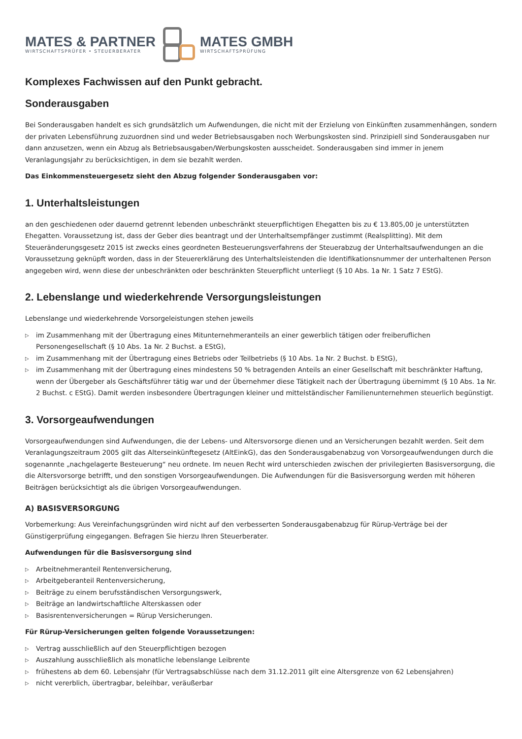MATES & PARTNER
WIRTSCHAFTSPRÜFER • STEUERBERATER
MATES GMBH
WIRTSCHAFTSPRÜFUNG
Komplexes Fachwissen auf den Punkt gebracht.
Sonderausgaben
Bei Sonderausgaben handelt es sich grundsätzlich um Aufwendungen, die nicht mit der Erzielung von Einkünften zusammenhängen, sondern der privaten Lebensführung zuzuordnen sind und weder Betriebsausgaben noch Werbungskosten sind. Prinzipiell sind Sonderausgaben nur dann anzusetzen, wenn ein Abzug als Betriebsausgaben/Werbungskosten ausscheidet. Sonderausgaben sind immer in jenem Veranlagungsjahr zu berücksichtigen, in dem sie bezahlt werden.
Das Einkommensteuergesetz sieht den Abzug folgender Sonderausgaben vor:
1. Unterhaltsleistungen
an den geschiedenen oder dauernd getrennt lebenden unbeschränkt steuerpflichtigen Ehegatten bis zu € 13.805,00 je unterstützten Ehegatten. Voraussetzung ist, dass der Geber dies beantragt und der Unterhaltsempfänger zustimmt (Realsplitting). Mit dem Steueränderungsgesetz 2015 ist zwecks eines geordneten Besteuerungsverfahrens der Steuerabzug der Unterhaltsaufwendungen an die Voraussetzung geknüpft worden, dass in der Steuererklärung des Unterhaltsleistenden die Identifikationsnummer der unterhaltenen Person angegeben wird, wenn diese der unbeschränkten oder beschränkten Steuerpflicht unterliegt (§ 10 Abs. 1a Nr. 1 Satz 7 EStG).
2. Lebenslange und wiederkehrende Versorgungsleistungen
Lebenslange und wiederkehrende Vorsorgeleistungen stehen jeweils
▷ im Zusammenhang mit der Übertragung eines Mitunternehmeranteils an einer gewerblich tätigen oder freiberuflichen Personengesellschaft (§ 10 Abs. 1a Nr. 2 Buchst. a EStG),
▷ im Zusammenhang mit der Übertragung eines Betriebs oder Teilbetriebs (§ 10 Abs. 1a Nr. 2 Buchst. b EStG),
▷ im Zusammenhang mit der Übertragung eines mindestens 50 % betragenden Anteils an einer Gesellschaft mit beschränkter Haftung, wenn der Übergeber als Geschäftsführer tätig war und der Übernehmer diese Tätigkeit nach der Übertragung übernimmt (§ 10 Abs. 1a Nr. 2 Buchst. c EStG). Damit werden insbesondere Übertragungen kleiner und mittelständischer Familienunternehmen steuerlich begünstigt.
3. Vorsorgeaufwendungen
Vorsorgeaufwendungen sind Aufwendungen, die der Lebens- und Altersvorsorge dienen und an Versicherungen bezahlt werden. Seit dem Veranlagungszeitraum 2005 gilt das Alterseinkünftegesetz (AltEinkG), das den Sonderausgabenabzug von Vorsorgeaufwendungen durch die sogenannte „nachgelagerte Besteuerung“ neu ordnete. Im neuen Recht wird unterschieden zwischen der privilegierten Basisversorgung, die die Altersvorsorge betrifft, und den sonstigen Vorsorgeaufwendungen. Die Aufwendungen für die Basisversorgung werden mit höheren Beiträgen berücksichtigt als die übrigen Vorsorgeaufwendungen.
A) BASISVERSORGUNG
Vorbemerkung: Aus Vereinfachungsgründen wird nicht auf den verbesserten Sonderausgabenabzug für Rürup-Verträge bei der Günstigerprüfung eingegangen. Befragen Sie hierzu Ihren Steuerberater.
Aufwendungen für die Basisversorgung sind
▷ Arbeitnehmeranteil Rentenversicherung,
▷ Arbeitgeberanteil Rentenversicherung,
▷ Beiträge zu einem berufsständischen Versorgungswerk,
▷ Beiträge an landwirtschaftliche Alterskassen oder
▷ Basisrentenversicherungen = Rürup Versicherungen.
Für Rürup-Versicherungen gelten folgende Voraussetzungen:
▷ Vertrag ausschließlich auf den Steuerpflichtigen bezogen
▷ Auszahlung ausschließlich als monatliche lebenslange Leibrente
▷ frühestens ab dem 60. Lebensjahr (für Vertragsabschlüsse nach dem 31.12.2011 gilt eine Altersgrenze von 62 Lebensjahren)
▷ nicht vererblich, übertragbar, beleihbar, veräußerbar